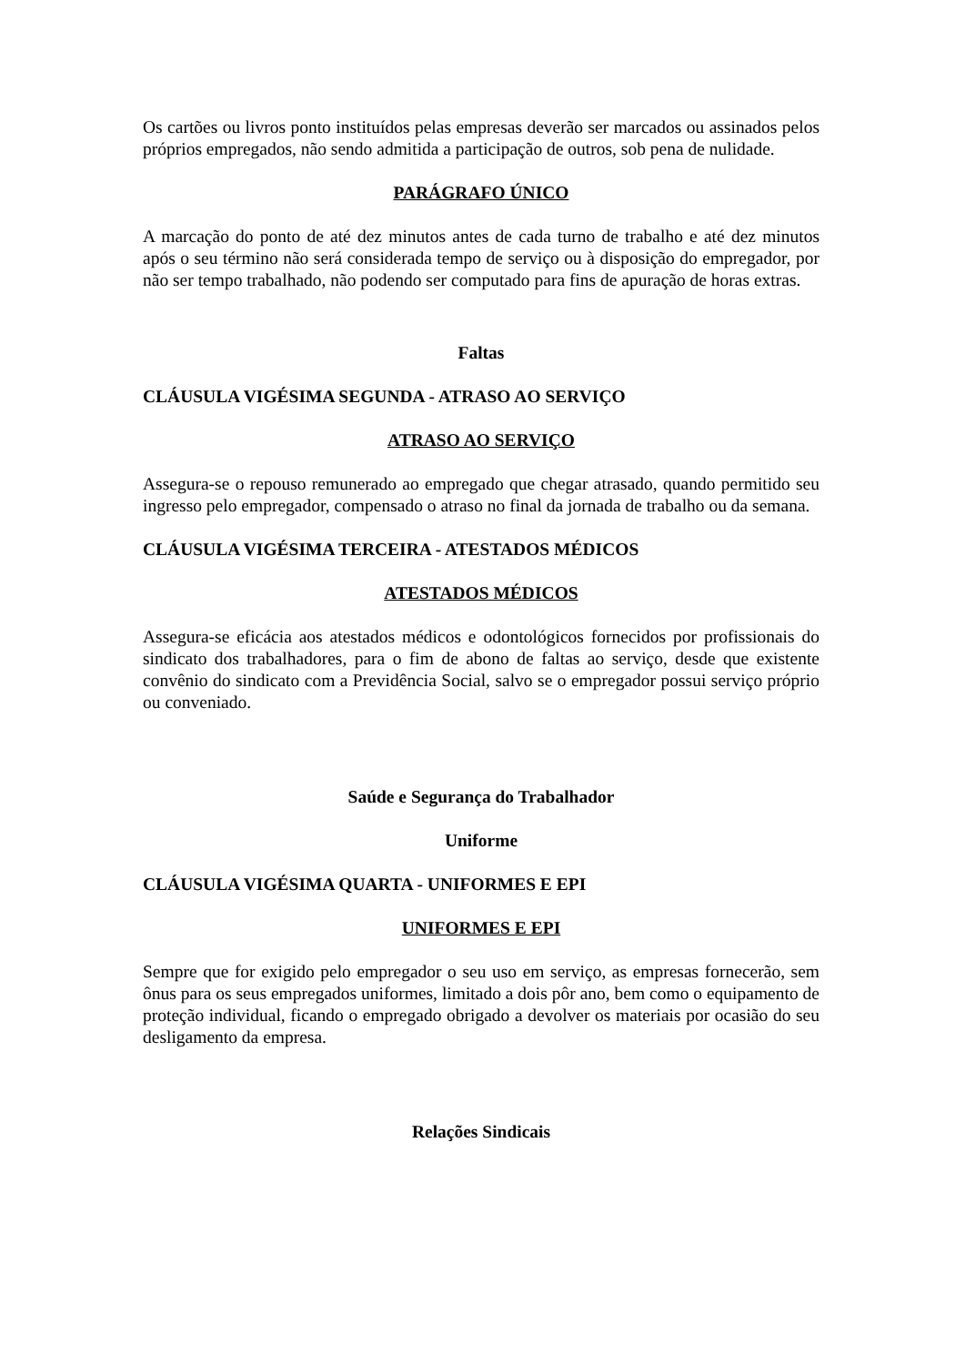Os cartões ou livros ponto instituídos pelas empresas deverão ser marcados ou assinados pelos próprios empregados, não sendo admitida a participação de outros, sob pena de nulidade.
PARÁGRAFO ÚNICO
A marcação do ponto de até dez minutos antes de cada turno de trabalho e até dez minutos após o seu término não será considerada tempo de serviço ou à disposição do empregador, por não ser tempo trabalhado, não podendo ser computado para fins de apuração de horas extras.
Faltas
CLÁUSULA VIGÉSIMA SEGUNDA - ATRASO AO SERVIÇO
ATRASO AO SERVIÇO
Assegura-se o repouso remunerado ao empregado que chegar atrasado, quando permitido seu ingresso pelo empregador, compensado o atraso no final da jornada de trabalho ou da semana.
CLÁUSULA VIGÉSIMA TERCEIRA - ATESTADOS MÉDICOS
ATESTADOS MÉDICOS
Assegura-se eficácia aos atestados médicos e odontológicos fornecidos por profissionais do sindicato dos trabalhadores, para o fim de abono de faltas ao serviço, desde que existente convênio do sindicato com a Previdência Social, salvo se o empregador possui serviço próprio ou conveniado.
Saúde e Segurança do Trabalhador
Uniforme
CLÁUSULA VIGÉSIMA QUARTA - UNIFORMES E EPI
UNIFORMES E EPI
Sempre que for exigido pelo empregador o seu uso em serviço, as empresas fornecerão, sem ônus para os seus empregados uniformes, limitado a dois pôr ano, bem como o equipamento de proteção individual, ficando o empregado obrigado a devolver os materiais por ocasião do seu desligamento da empresa.
Relações Sindicais